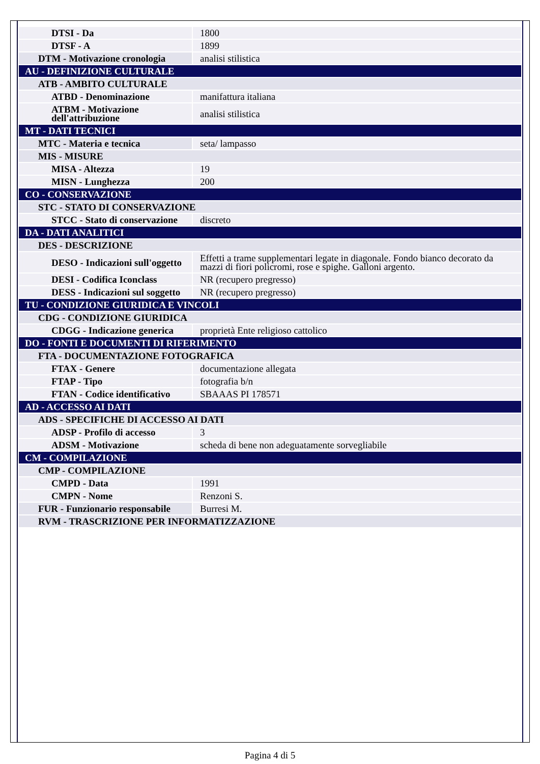| DTSI - Da | 1800 |
| DTSF - A | 1899 |
| DTM - Motivazione cronologia | analisi stilistica |
| AU - DEFINIZIONE CULTURALE | |
| ATB - AMBITO CULTURALE | |
| ATBD - Denominazione | manifattura italiana |
| ATBM - Motivazione dell'attribuzione | analisi stilistica |
| MT - DATI TECNICI | |
| MTC - Materia e tecnica | seta/ lampasso |
| MIS - MISURE | |
| MISA - Altezza | 19 |
| MISN - Lunghezza | 200 |
| CO - CONSERVAZIONE | |
| STC - STATO DI CONSERVAZIONE | |
| STCC - Stato di conservazione | discreto |
| DA - DATI ANALITICI | |
| DES - DESCRIZIONE | |
| DESO - Indicazioni sull'oggetto | Effetti a trame supplementari legate in diagonale. Fondo bianco decorato da mazzi di fiori policromi, rose e spighe. Galloni argento. |
| DESI - Codifica Iconclass | NR (recupero pregresso) |
| DESS - Indicazioni sul soggetto | NR (recupero pregresso) |
| TU - CONDIZIONE GIURIDICA E VINCOLI | |
| CDG - CONDIZIONE GIURIDICA | |
| CDGG - Indicazione generica | proprietà Ente religioso cattolico |
| DO - FONTI E DOCUMENTI DI RIFERIMENTO | |
| FTA - DOCUMENTAZIONE FOTOGRAFICA | |
| FTAX - Genere | documentazione allegata |
| FTAP - Tipo | fotografia b/n |
| FTAN - Codice identificativo | SBAAAS PI 178571 |
| AD - ACCESSO AI DATI | |
| ADS - SPECIFICHE DI ACCESSO AI DATI | |
| ADSP - Profilo di accesso | 3 |
| ADSM - Motivazione | scheda di bene non adeguatamente sorvegliabile |
| CM - COMPILAZIONE | |
| CMP - COMPILAZIONE | |
| CMPD - Data | 1991 |
| CMPN - Nome | Renzoni S. |
| FUR - Funzionario responsabile | Burresi M. |
| RVM - TRASCRIZIONE PER INFORMATIZZAZIONE | |
Pagina 4 di 5